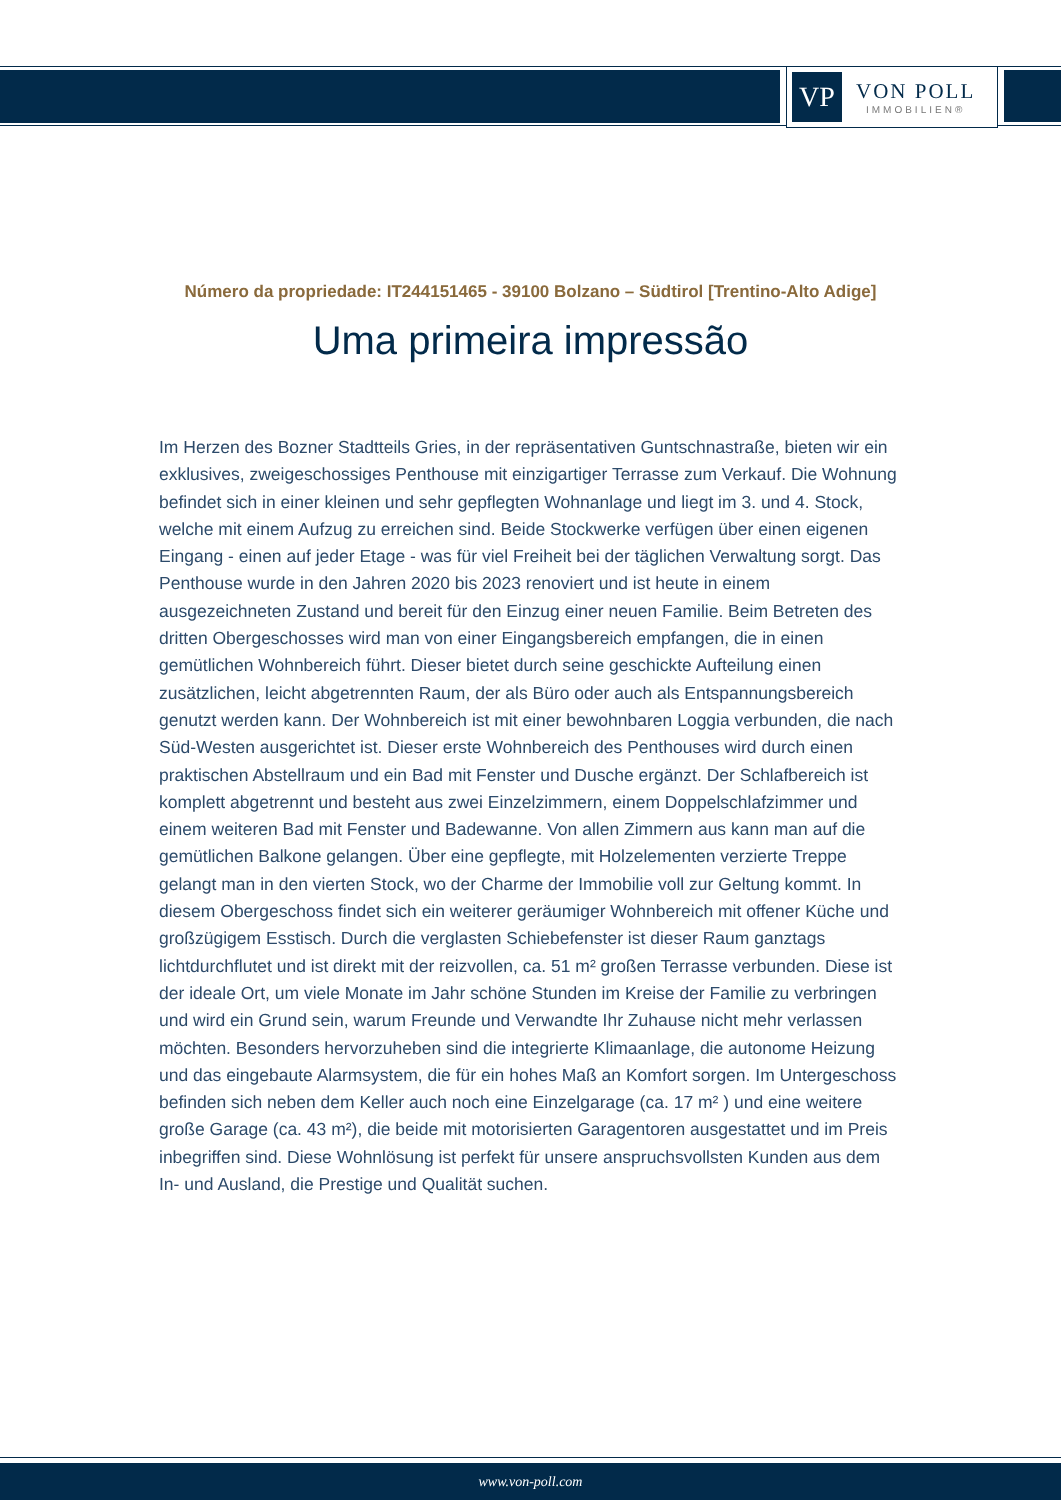VP
VON POLL
IMMOBILIEN®
Número da propriedade: IT244151465 - 39100 Bolzano – Südtirol [Trentino-Alto Adige]
Uma primeira impressão
Im Herzen des Bozner Stadtteils Gries, in der repräsentativen Guntschnastraße, bieten wir ein exklusives, zweigeschossiges Penthouse mit einzigartiger Terrasse zum Verkauf. Die Wohnung befindet sich in einer kleinen und sehr gepflegten Wohnanlage und liegt im 3. und 4. Stock, welche mit einem Aufzug zu erreichen sind. Beide Stockwerke verfügen über einen eigenen Eingang - einen auf jeder Etage - was für viel Freiheit bei der täglichen Verwaltung sorgt. Das Penthouse wurde in den Jahren 2020 bis 2023 renoviert und ist heute in einem ausgezeichneten Zustand und bereit für den Einzug einer neuen Familie. Beim Betreten des dritten Obergeschosses wird man von einer Eingangsbereich empfangen, die in einen gemütlichen Wohnbereich führt. Dieser bietet durch seine geschickte Aufteilung einen zusätzlichen, leicht abgetrennten Raum, der als Büro oder auch als Entspannungsbereich genutzt werden kann. Der Wohnbereich ist mit einer bewohnbaren Loggia verbunden, die nach Süd-Westen ausgerichtet ist. Dieser erste Wohnbereich des Penthouses wird durch einen praktischen Abstellraum und ein Bad mit Fenster und Dusche ergänzt. Der Schlafbereich ist komplett abgetrennt und besteht aus zwei Einzelzimmern, einem Doppelschlafzimmer und einem weiteren Bad mit Fenster und Badewanne. Von allen Zimmern aus kann man auf die gemütlichen Balkone gelangen. Über eine gepflegte, mit Holzelementen verzierte Treppe gelangt man in den vierten Stock, wo der Charme der Immobilie voll zur Geltung kommt. In diesem Obergeschoss findet sich ein weiterer geräumiger Wohnbereich mit offener Küche und großzügigem Esstisch. Durch die verglasten Schiebefenster ist dieser Raum ganztags lichtdurchflutet und ist direkt mit der reizvollen, ca. 51 m² großen Terrasse verbunden. Diese ist der ideale Ort, um viele Monate im Jahr schöne Stunden im Kreise der Familie zu verbringen und wird ein Grund sein, warum Freunde und Verwandte Ihr Zuhause nicht mehr verlassen möchten. Besonders hervorzuheben sind die integrierte Klimaanlage, die autonome Heizung und das eingebaute Alarmsystem, die für ein hohes Maß an Komfort sorgen. Im Untergeschoss befinden sich neben dem Keller auch noch eine Einzelgarage (ca. 17 m² ) und eine weitere große Garage (ca. 43 m²), die beide mit motorisierten Garagentoren ausgestattet und im Preis inbegriffen sind. Diese Wohnlösung ist perfekt für unsere anspruchsvollsten Kunden aus dem In- und Ausland, die Prestige und Qualität suchen.
www.von-poll.com